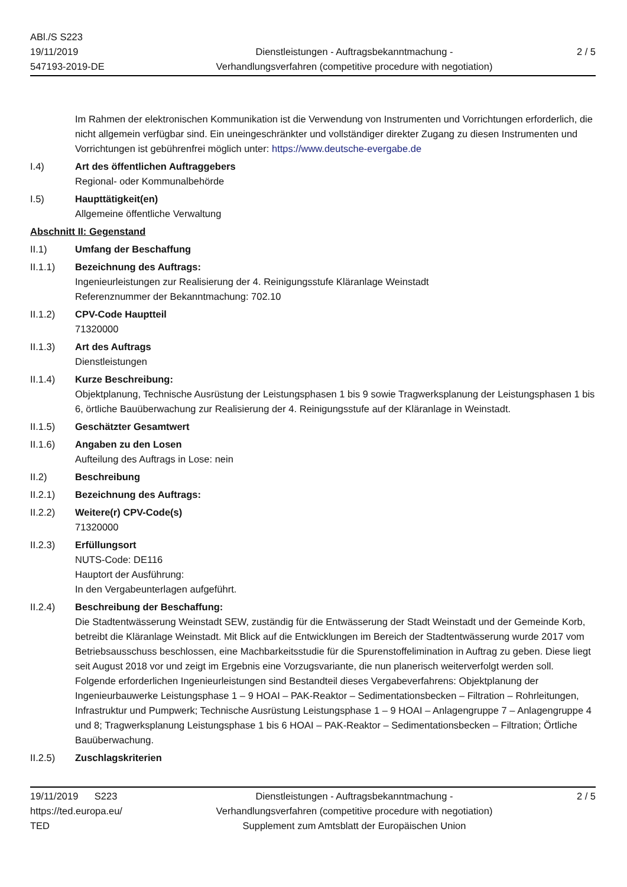ABl./S S223
19/11/2019
547193-2019-DE
Dienstleistungen - Auftragsbekanntmachung -
Verhandlungsverfahren (competitive procedure with negotiation)
2 / 5
Im Rahmen der elektronischen Kommunikation ist die Verwendung von Instrumenten und Vorrichtungen erforderlich, die nicht allgemein verfügbar sind. Ein uneingeschränkter und vollständiger direkter Zugang zu diesen Instrumenten und Vorrichtungen ist gebührenfrei möglich unter: https://www.deutsche-evergabe.de
I.4) Art des öffentlichen Auftraggebers
Regional- oder Kommunalbehörde
I.5) Haupttätigkeit(en)
Allgemeine öffentliche Verwaltung
Abschnitt II: Gegenstand
II.1) Umfang der Beschaffung
II.1.1) Bezeichnung des Auftrags:
Ingenieurleistungen zur Realisierung der 4. Reinigungsstufe Kläranlage Weinstadt
Referenznummer der Bekanntmachung: 702.10
II.1.2) CPV-Code Hauptteil
71320000
II.1.3) Art des Auftrags
Dienstleistungen
II.1.4) Kurze Beschreibung:
Objektplanung, Technische Ausrüstung der Leistungsphasen 1 bis 9 sowie Tragwerksplanung der Leistungsphasen 1 bis 6, örtliche Bauüberwachung zur Realisierung der 4. Reinigungsstufe auf der Kläranlage in Weinstadt.
II.1.5) Geschätzter Gesamtwert
II.1.6) Angaben zu den Losen
Aufteilung des Auftrags in Lose: nein
II.2) Beschreibung
II.2.1) Bezeichnung des Auftrags:
II.2.2) Weitere(r) CPV-Code(s)
71320000
II.2.3) Erfüllungsort
NUTS-Code: DE116
Hauptort der Ausführung:
In den Vergabeunterlagen aufgeführt.
II.2.4) Beschreibung der Beschaffung:
Die Stadtentwässerung Weinstadt SEW, zuständig für die Entwässerung der Stadt Weinstadt und der Gemeinde Korb, betreibt die Kläranlage Weinstadt. Mit Blick auf die Entwicklungen im Bereich der Stadtentwässerung wurde 2017 vom Betriebsausschuss beschlossen, eine Machbarkeitsstudie für die Spurenstoffelimination in Auftrag zu geben. Diese liegt seit August 2018 vor und zeigt im Ergebnis eine Vorzugsvariante, die nun planerisch weiterverfolgt werden soll. Folgende erforderlichen Ingenieurleistungen sind Bestandteil dieses Vergabeverfahrens: Objektplanung der Ingenieurbauwerke Leistungsphase 1 – 9 HOAI – PAK-Reaktor – Sedimentationsbecken – Filtration – Rohrleitungen, Infrastruktur und Pumpwerk; Technische Ausrüstung Leistungsphase 1 – 9 HOAI – Anlagengruppe 7 – Anlagengruppe 4 und 8; Tragwerksplanung Leistungsphase 1 bis 6 HOAI – PAK-Reaktor – Sedimentationsbecken – Filtration; Örtliche Bauüberwachung.
II.2.5) Zuschlagskriterien
19/11/2019 S223
https://ted.europa.eu/
TED
Dienstleistungen - Auftragsbekanntmachung -
Verhandlungsverfahren (competitive procedure with negotiation)
Supplement zum Amtsblatt der Europäischen Union
2 / 5